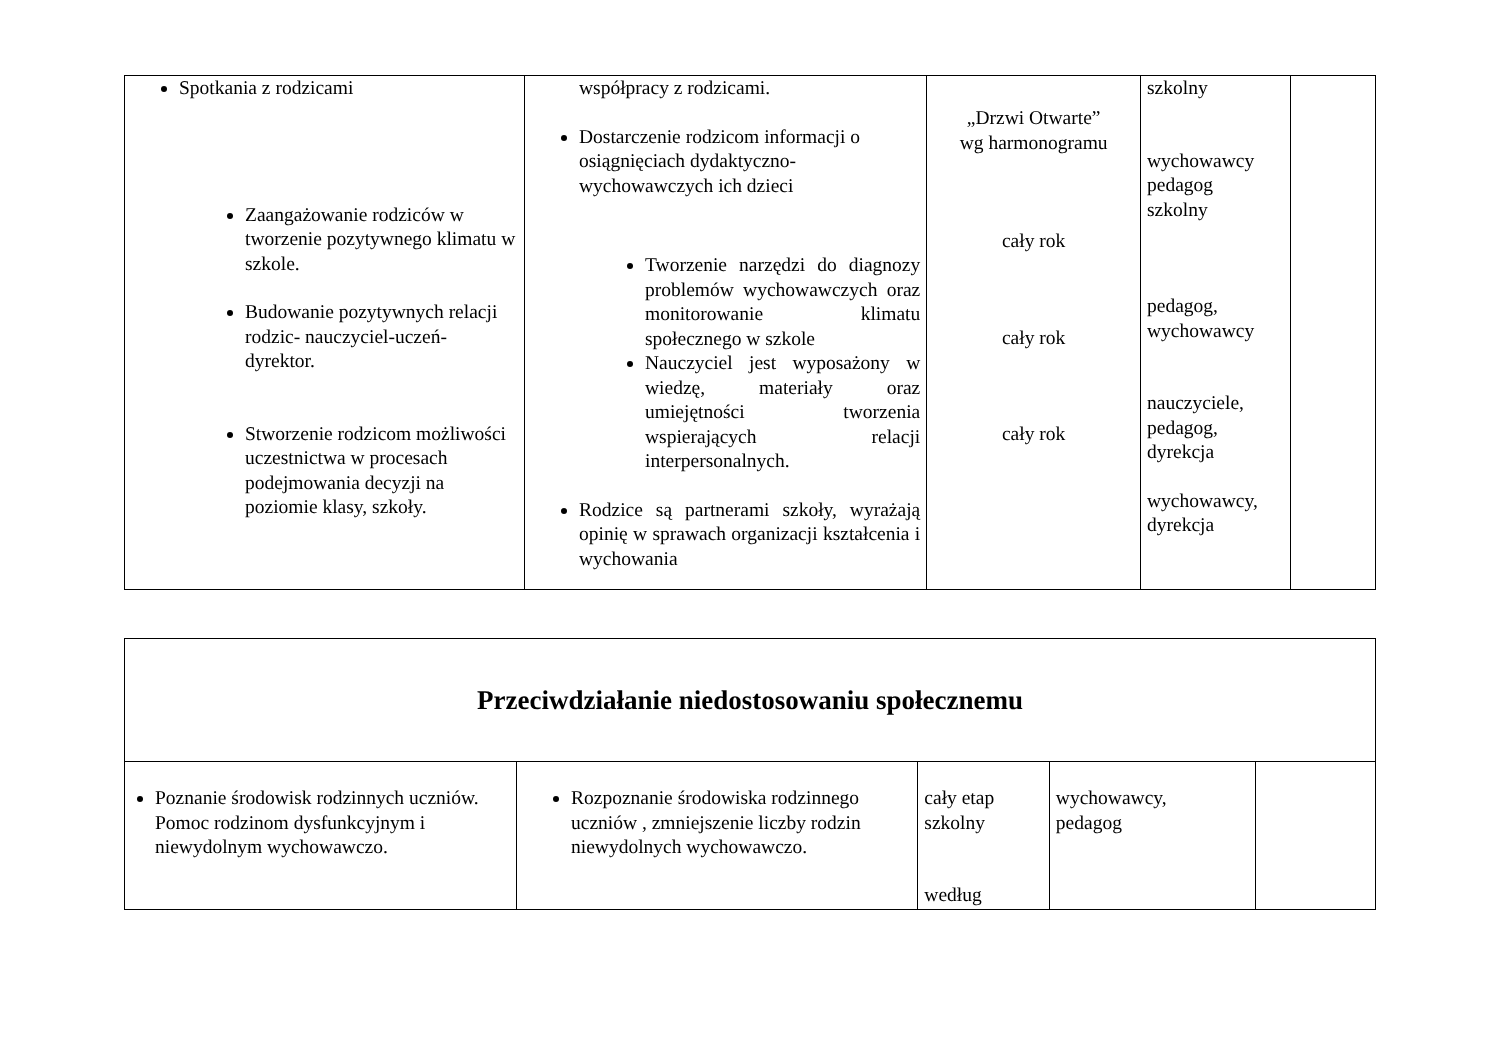| Spotkania z rodzicami Zaangażowanie rodziców w tworzenie pozytywnego klimatu w szkole. Budowanie pozytywnych relacji rodzic- nauczyciel-uczeń- dyrektor. Stworzenie rodzicom możliwości uczestnictwa w procesach podejmowania decyzji na poziomie klasy, szkoły. | współpracy z rodzicami. Dostarczenie rodzicom informacji o osiągnięciach dydaktyczno-wychowawczych ich dzieci Tworzenie narzędzi do diagnozy problemów wychowawczych oraz monitorowanie klimatu społecznego w szkole Nauczyciel jest wyposażony w wiedzę, materiały oraz umiejętności tworzenia wspierających relacji interpersonalnych. Rodzice są partnerami szkoły, wyrażają opinię w sprawach organizacji kształcenia i wychowania | „Drzwi Otwarte” wg harmonogramu cały rok cały rok cały rok | szkolny wychowawcy pedagog szkolny pedagog, wychowawcy nauczyciele, pedagog, dyrekcja wychowawcy, dyrekcja | |
| Przeciwdziałanie niedostosowaniu społecznemu | | | | |
| Poznanie środowisk rodzinnych uczniów. Pomoc rodzinom dysfunkcyjnym i niewydolnym wychowawczo. | Rozpoznanie środowiska rodzinnego uczniów , zmniejszenie liczby rodzin niewydolnych wychowawczo. | cały etap szkolny według | wychowawcy, pedagog | |